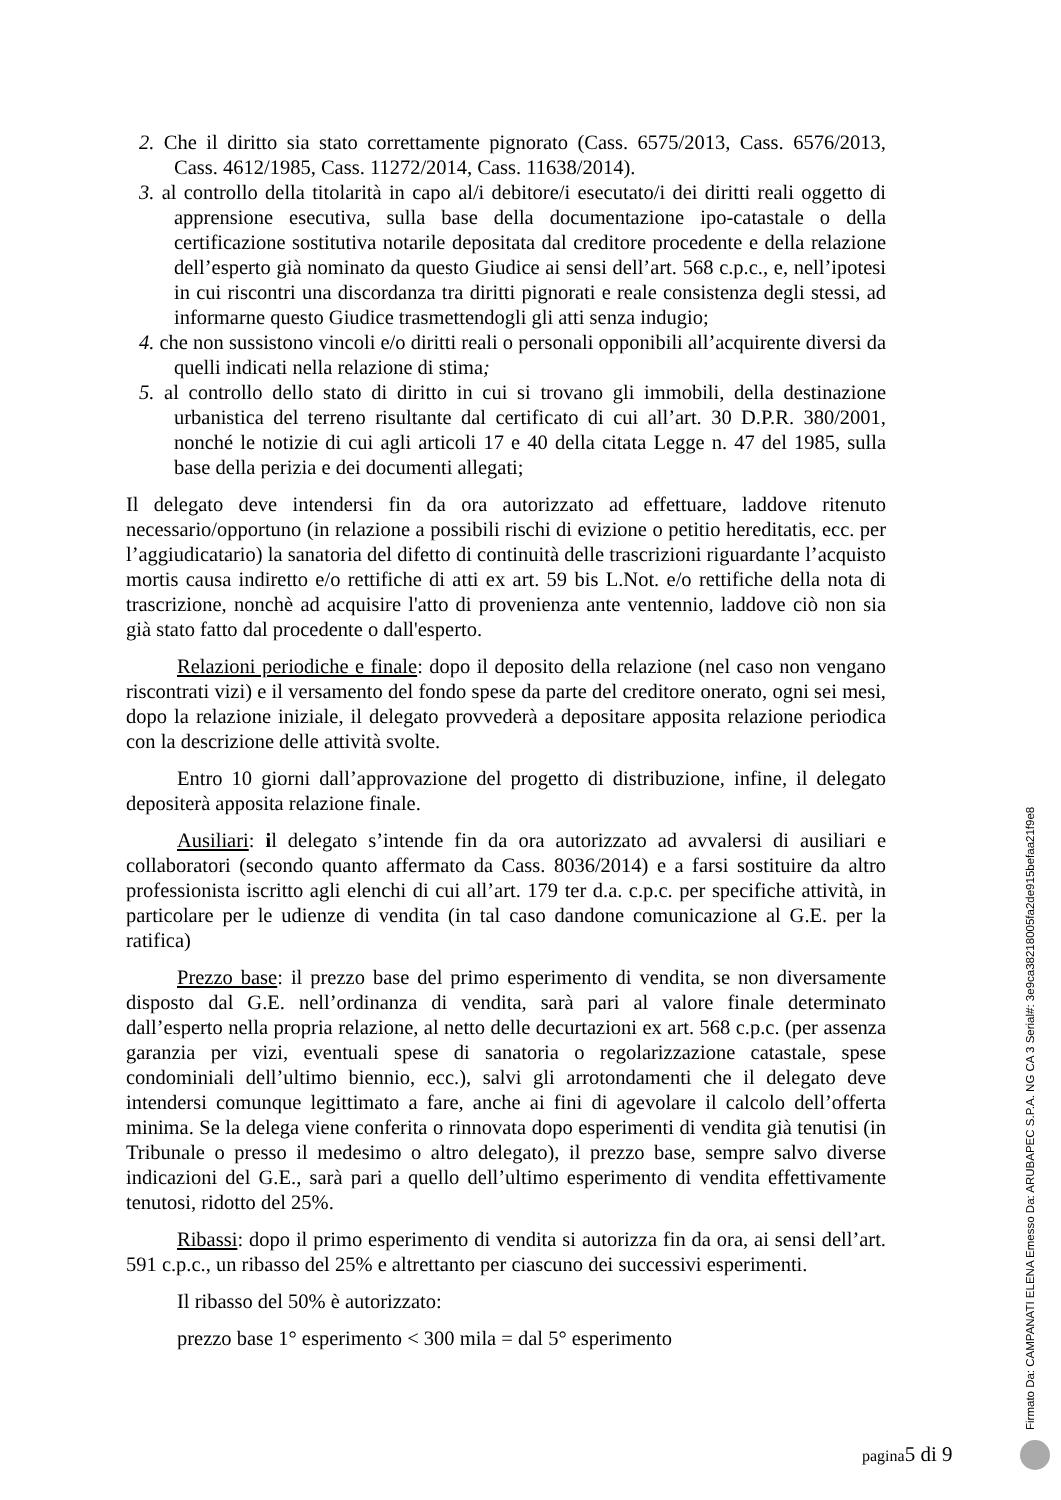2. Che il diritto sia stato correttamente pignorato (Cass. 6575/2013, Cass. 6576/2013, Cass. 4612/1985, Cass. 11272/2014, Cass. 11638/2014).
3. al controllo della titolarità in capo al/i debitore/i esecutato/i dei diritti reali oggetto di apprensione esecutiva, sulla base della documentazione ipo-catastale o della certificazione sostitutiva notarile depositata dal creditore procedente e della relazione dell’esperto già nominato da questo Giudice ai sensi dell’art. 568 c.p.c., e, nell’ipotesi in cui riscontri una discordanza tra diritti pignorati e reale consistenza degli stessi, ad informarne questo Giudice trasmettendogli gli atti senza indugio;
4. che non sussistono vincoli e/o diritti reali o personali opponibili all’acquirente diversi da quelli indicati nella relazione di stima;
5. al controllo dello stato di diritto in cui si trovano gli immobili, della destinazione urbanistica del terreno risultante dal certificato di cui all’art. 30 D.P.R. 380/2001, nonché le notizie di cui agli articoli 17 e 40 della citata Legge n. 47 del 1985, sulla base della perizia e dei documenti allegati;
Il delegato deve intendersi fin da ora autorizzato ad effettuare, laddove ritenuto necessario/opportuno (in relazione a possibili rischi di evizione o petitio hereditatis, ecc. per l’aggiudicatario) la sanatoria del difetto di continuità delle trascrizioni riguardante l’acquisto mortis causa indiretto e/o rettifiche di atti ex art. 59 bis L.Not. e/o rettifiche della nota di trascrizione, nonchè ad acquisire l'atto di provenienza ante ventennio, laddove ciò non sia già stato fatto dal procedente o dall'esperto.
Relazioni periodiche e finale: dopo il deposito della relazione (nel caso non vengano riscontrati vizi) e il versamento del fondo spese da parte del creditore onerato, ogni sei mesi, dopo la relazione iniziale, il delegato provvederà a depositare apposita relazione periodica con la descrizione delle attività svolte.
Entro 10 giorni dall’approvazione del progetto di distribuzione, infine, il delegato depositerà apposita relazione finale.
Ausiliari: il delegato s’intende fin da ora autorizzato ad avvalersi di ausiliari e collaboratori (secondo quanto affermato da Cass. 8036/2014) e a farsi sostituire da altro professionista iscritto agli elenchi di cui all’art. 179 ter d.a. c.p.c. per specifiche attività, in particolare per le udienze di vendita (in tal caso dandone comunicazione al G.E. per la ratifica)
Prezzo base: il prezzo base del primo esperimento di vendita, se non diversamente disposto dal G.E. nell’ordinanza di vendita, sarà pari al valore finale determinato dall’esperto nella propria relazione, al netto delle decurtazioni ex art. 568 c.p.c. (per assenza garanzia per vizi, eventuali spese di sanatoria o regolarizzazione catastale, spese condominiali dell’ultimo biennio, ecc.), salvi gli arrotondamenti che il delegato deve intendersi comunque legittimato a fare, anche ai fini di agevolare il calcolo dell’offerta minima. Se la delega viene conferita o rinnovata dopo esperimenti di vendita già tenutisi (in Tribunale o presso il medesimo o altro delegato), il prezzo base, sempre salvo diverse indicazioni del G.E., sarà pari a quello dell’ultimo esperimento di vendita effettivamente tenutosi, ridotto del 25%.
Ribassi: dopo il primo esperimento di vendita si autorizza fin da ora, ai sensi dell’art. 591 c.p.c., un ribasso del 25% e altrettanto per ciascuno dei successivi esperimenti.
Il ribasso del 50% è autorizzato:
prezzo base 1° esperimento < 300 mila = dal 5° esperimento
pagina5 di 9
Firmato Da: CAMPANATI ELENA Emesso Da: ARUBAPEC S.P.A. NG CA 3 Serial#: 3e9ca38218005fa2de915befaa21f9e8